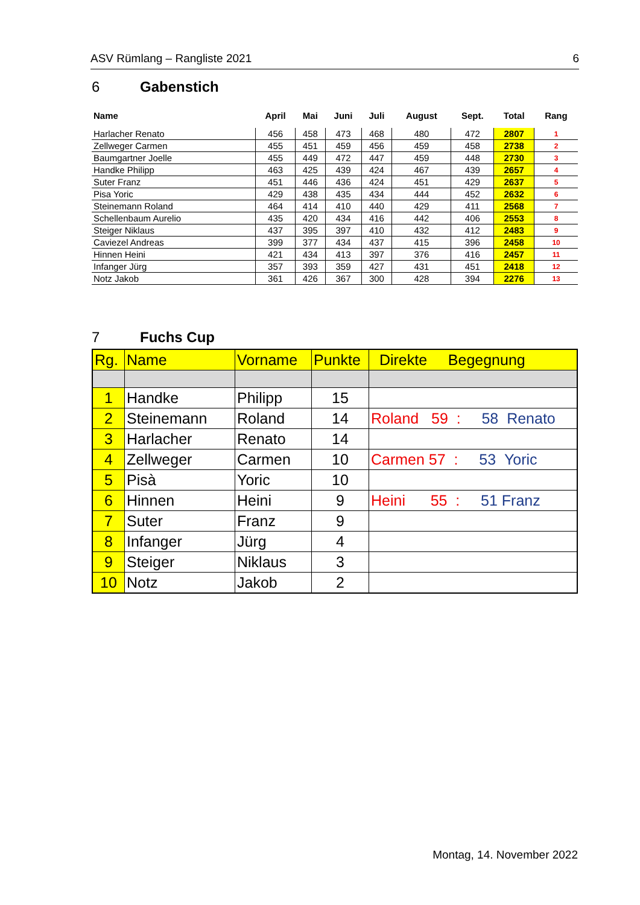ASV Rümlang – Rangliste 2021 6
6 Gabenstich
| Name | April | Mai | Juni | Juli | August | Sept. | Total | Rang |
| --- | --- | --- | --- | --- | --- | --- | --- | --- |
| Harlacher Renato | 456 | 458 | 473 | 468 | 480 | 472 | 2807 | 1 |
| Zellweger Carmen | 455 | 451 | 459 | 456 | 459 | 458 | 2738 | 2 |
| Baumgartner Joelle | 455 | 449 | 472 | 447 | 459 | 448 | 2730 | 3 |
| Handke Philipp | 463 | 425 | 439 | 424 | 467 | 439 | 2657 | 4 |
| Suter Franz | 451 | 446 | 436 | 424 | 451 | 429 | 2637 | 5 |
| Pisa Yoric | 429 | 438 | 435 | 434 | 444 | 452 | 2632 | 6 |
| Steinemann Roland | 464 | 414 | 410 | 440 | 429 | 411 | 2568 | 7 |
| Schellenbaum Aurelio | 435 | 420 | 434 | 416 | 442 | 406 | 2553 | 8 |
| Steiger Niklaus | 437 | 395 | 397 | 410 | 432 | 412 | 2483 | 9 |
| Caviezel Andreas | 399 | 377 | 434 | 437 | 415 | 396 | 2458 | 10 |
| Hinnen Heini | 421 | 434 | 413 | 397 | 376 | 416 | 2457 | 11 |
| Infanger Jürg | 357 | 393 | 359 | 427 | 431 | 451 | 2418 | 12 |
| Notz Jakob | 361 | 426 | 367 | 300 | 428 | 394 | 2276 | 13 |
7 Fuchs Cup
| Rg. | Name | Vorname | Punkte | Direkte Begegnung |
| --- | --- | --- | --- | --- |
| 1 | Handke | Philipp | 15 | |
| 2 | Steinemann | Roland | 14 | Roland 59 : 58 Renato |
| 3 | Harlacher | Renato | 14 | |
| 4 | Zellweger | Carmen | 10 | Carmen 57 : 53 Yoric |
| 5 | Pisà | Yoric | 10 | |
| 6 | Hinnen | Heini | 9 | Heini 55 : 51 Franz |
| 7 | Suter | Franz | 9 | |
| 8 | Infanger | Jürg | 4 | |
| 9 | Steiger | Niklaus | 3 | |
| 10 | Notz | Jakob | 2 | |
Montag, 14. November 2022